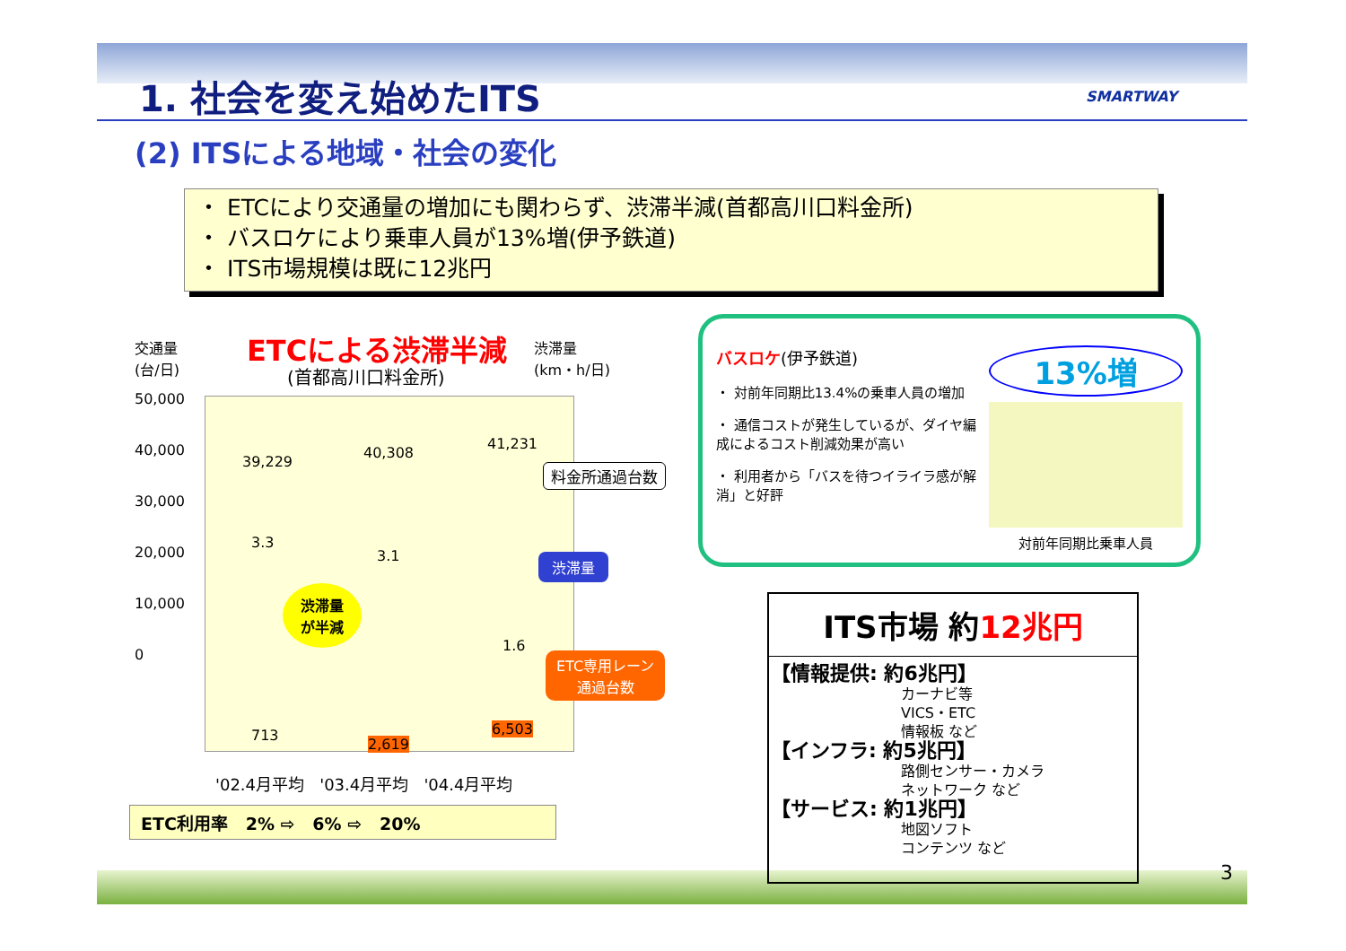1. 社会を変え始めたITS SMARTWAY
(2) ITSによる地域・社会の変化
・ ETCにより交通量の増加にも関わらず、渋滞半減(首都高川口料金所)
・ バスロケにより乗車人員が13%増(伊予鉄道)
・ ITS市場規模は既に12兆円
交通量
(台/日)
ETCによる渋滞半減
(首都高川口料金所)
渋滞量
(km・h/日)
50,000
40,000
30,000
20,000
10,000
0
39,229
40,308
41,231
3.3
3.1
1.6
渋滞量
渋滞量
が半減
料金所通過台数
ETC専用レーン
通過台数
713
2,619
6,503
'02.4月平均 '03.4月平均 '04.4月平均
ETC利用率 2% ⇨ 6% ⇨ 20%
バスロケ(伊予鉄道)
・ 対前年同期比13.4%の乗車人員の増加
・ 通信コストが発生しているが、ダイヤ編成によるコスト削減効果が高い
・ 利用者から「バスを待つイライラ感が解消」と好評
13%増
対前年同期比乗車人員
ITS市場 約12兆円
【情報提供: 約6兆円】
カーナビ等
VICS・ETC
情報板 など
【インフラ: 約5兆円】
路側センサー・カメラ
ネットワーク など
【サービス: 約1兆円】
地図ソフト
コンテンツ など
3